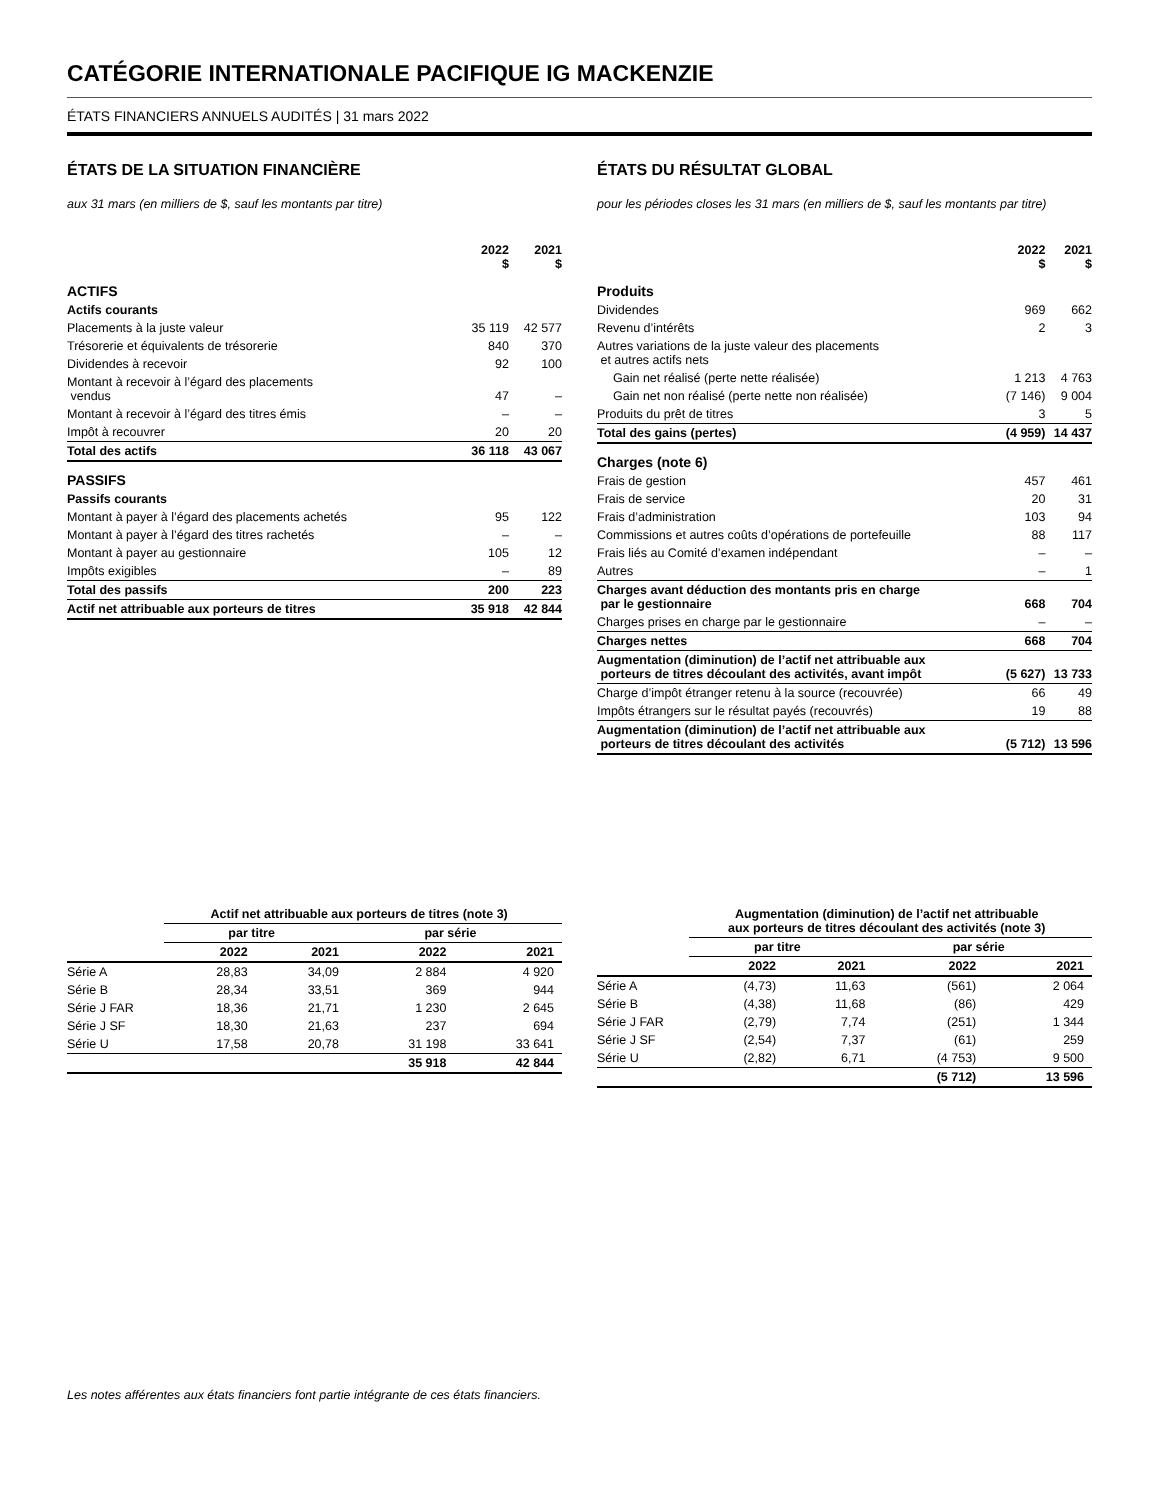CATÉGORIE INTERNATIONALE PACIFIQUE IG MACKENZIE
ÉTATS FINANCIERS ANNUELS AUDITÉS | 31 mars 2022
ÉTATS DE LA SITUATION FINANCIÈRE
aux 31 mars (en milliers de $, sauf les montants par titre)
| | 2022 $ | 2021 $ |
| --- | --- | --- |
| ACTIFS | | |
| Actifs courants | | |
| Placements à la juste valeur | 35 119 | 42 577 |
| Trésorerie et équivalents de trésorerie | 840 | 370 |
| Dividendes à recevoir | 92 | 100 |
| Montant à recevoir à l’égard des placements vendus | 47 | – |
| Montant à recevoir à l’égard des titres émis | – | – |
| Impôt à recouvrer | 20 | 20 |
| Total des actifs | 36 118 | 43 067 |
| PASSIFS | | |
| Passifs courants | | |
| Montant à payer à l’égard des placements achetés | 95 | 122 |
| Montant à payer à l’égard des titres rachetés | – | – |
| Montant à payer au gestionnaire | 105 | 12 |
| Impôts exigibles | – | 89 |
| Total des passifs | 200 | 223 |
| Actif net attribuable aux porteurs de titres | 35 918 | 42 844 |
ÉTATS DU RÉSULTAT GLOBAL
pour les périodes closes les 31 mars (en milliers de $, sauf les montants par titre)
| | 2022 $ | 2021 $ |
| --- | --- | --- |
| Produits | | |
| Dividendes | 969 | 662 |
| Revenu d’intérêts | 2 | 3 |
| Autres variations de la juste valeur des placements et autres actifs nets | | |
| Gain net réalisé (perte nette réalisée) | 1 213 | 4 763 |
| Gain net non réalisé (perte nette non réalisée) | (7 146) | 9 004 |
| Produits du prêt de titres | 3 | 5 |
| Total des gains (pertes) | (4 959) | 14 437 |
| Charges (note 6) | | |
| Frais de gestion | 457 | 461 |
| Frais de service | 20 | 31 |
| Frais d’administration | 103 | 94 |
| Commissions et autres coûts d’opérations de portefeuille | 88 | 117 |
| Frais liés au Comité d’examen indépendant | – | – |
| Autres | – | 1 |
| Charges avant déduction des montants pris en charge par le gestionnaire | 668 | 704 |
| Charges prises en charge par le gestionnaire | – | – |
| Charges nettes | 668 | 704 |
| Augmentation (diminution) de l’actif net attribuable aux porteurs de titres découlant des activités, avant impôt | (5 627) | 13 733 |
| Charge d’impôt étranger retenu à la source (recouvrée) | 66 | 49 |
| Impôts étrangers sur le résultat payés (recouvrés) | 19 | 88 |
| Augmentation (diminution) de l’actif net attribuable aux porteurs de titres découlant des activités | (5 712) | 13 596 |
| | Actif net attribuable aux porteurs de titres (note 3) | | | |
| --- | --- | --- | --- | --- |
| | par titre | | par série | |
| | 2022 | 2021 | 2022 | 2021 |
| Série A | 28,83 | 34,09 | 2 884 | 4 920 |
| Série B | 28,34 | 33,51 | 369 | 944 |
| Série J FAR | 18,36 | 21,71 | 1 230 | 2 645 |
| Série J SF | 18,30 | 21,63 | 237 | 694 |
| Série U | 17,58 | 20,78 | 31 198 | 33 641 |
| | | | 35 918 | 42 844 |
| | Augmentation (diminution) de l’actif net attribuable aux porteurs de titres découlant des activités (note 3) | | | |
| --- | --- | --- | --- | --- |
| | par titre | | par série | |
| | 2022 | 2021 | 2022 | 2021 |
| Série A | (4,73) | 11,63 | (561) | 2 064 |
| Série B | (4,38) | 11,68 | (86) | 429 |
| Série J FAR | (2,79) | 7,74 | (251) | 1 344 |
| Série J SF | (2,54) | 7,37 | (61) | 259 |
| Série U | (2,82) | 6,71 | (4 753) | 9 500 |
| | | | (5 712) | 13 596 |
Les notes afférentes aux états financiers font partie intégrante de ces états financiers.